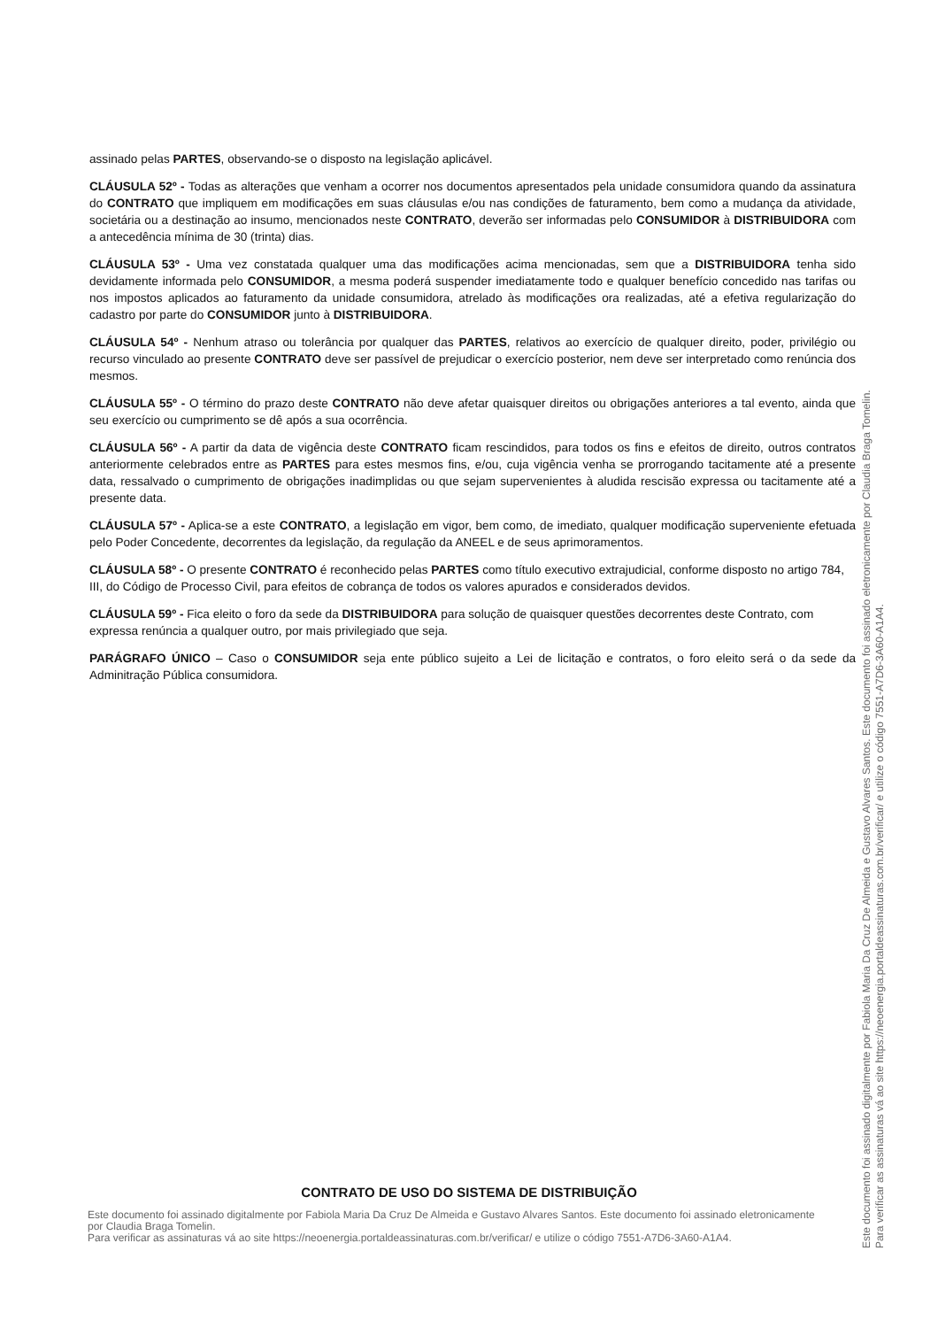assinado pelas PARTES, observando-se o disposto na legislação aplicável.
CLÁUSULA 52º - Todas as alterações que venham a ocorrer nos documentos apresentados pela unidade consumidora quando da assinatura do CONTRATO que impliquem em modificações em suas cláusulas e/ou nas condições de faturamento, bem como a mudança da atividade, societária ou a destinação ao insumo, mencionados neste CONTRATO, deverão ser informadas pelo CONSUMIDOR à DISTRIBUIDORA com a antecedência mínima de 30 (trinta) dias.
CLÁUSULA 53º - Uma vez constatada qualquer uma das modificações acima mencionadas, sem que a DISTRIBUIDORA tenha sido devidamente informada pelo CONSUMIDOR, a mesma poderá suspender imediatamente todo e qualquer benefício concedido nas tarifas ou nos impostos aplicados ao faturamento da unidade consumidora, atrelado às modificações ora realizadas, até a efetiva regularização do cadastro por parte do CONSUMIDOR junto à DISTRIBUIDORA.
CLÁUSULA 54º - Nenhum atraso ou tolerância por qualquer das PARTES, relativos ao exercício de qualquer direito, poder, privilégio ou recurso vinculado ao presente CONTRATO deve ser passível de prejudicar o exercício posterior, nem deve ser interpretado como renúncia dos mesmos.
CLÁUSULA 55º - O término do prazo deste CONTRATO não deve afetar quaisquer direitos ou obrigações anteriores a tal evento, ainda que seu exercício ou cumprimento se dê após a sua ocorrência.
CLÁUSULA 56º - A partir da data de vigência deste CONTRATO ficam rescindidos, para todos os fins e efeitos de direito, outros contratos anteriormente celebrados entre as PARTES para estes mesmos fins, e/ou, cuja vigência venha se prorrogando tacitamente até a presente data, ressalvado o cumprimento de obrigações inadimplidas ou que sejam supervenientes à aludida rescisão expressa ou tacitamente até a presente data.
CLÁUSULA 57º - Aplica-se a este CONTRATO, a legislação em vigor, bem como, de imediato, qualquer modificação superveniente efetuada pelo Poder Concedente, decorrentes da legislação, da regulação da ANEEL e de seus aprimoramentos.
CLÁUSULA 58º - O presente CONTRATO é reconhecido pelas PARTES como título executivo extrajudicial, conforme disposto no artigo 784, III, do Código de Processo Civil, para efeitos de cobrança de todos os valores apurados e considerados devidos.
CLÁUSULA 59º - Fica eleito o foro da sede da DISTRIBUIDORA para solução de quaisquer questões decorrentes deste Contrato, com expressa renúncia a qualquer outro, por mais privilegiado que seja.
PARÁGRAFO ÚNICO – Caso o CONSUMIDOR seja ente público sujeito a Lei de licitação e contratos, o foro eleito será o da sede da Adminitração Pública consumidora.
CONTRATO DE USO DO SISTEMA DE DISTRIBUIÇÃO
Este documento foi assinado digitalmente por Fabiola Maria Da Cruz De Almeida e Gustavo Alvares Santos. Este documento foi assinado eletronicamente por Claudia Braga Tomelin.
Para verificar as assinaturas vá ao site https://neoenergia.portaldeassinaturas.com.br/verificar/ e utilize o código 7551-A7D6-3A60-A1A4.
Este documento foi assinado digitalmente por Fabiola Maria Da Cruz De Almeida e Gustavo Alvares Santos. Este documento foi assinado eletronicamente por Claudia Braga Tomelin.
Para verificar as assinaturas vá ao site https://neoenergia.portaldeassinaturas.com.br/verificar/ e utilize o código 7551-A7D6-3A60-A1A4.